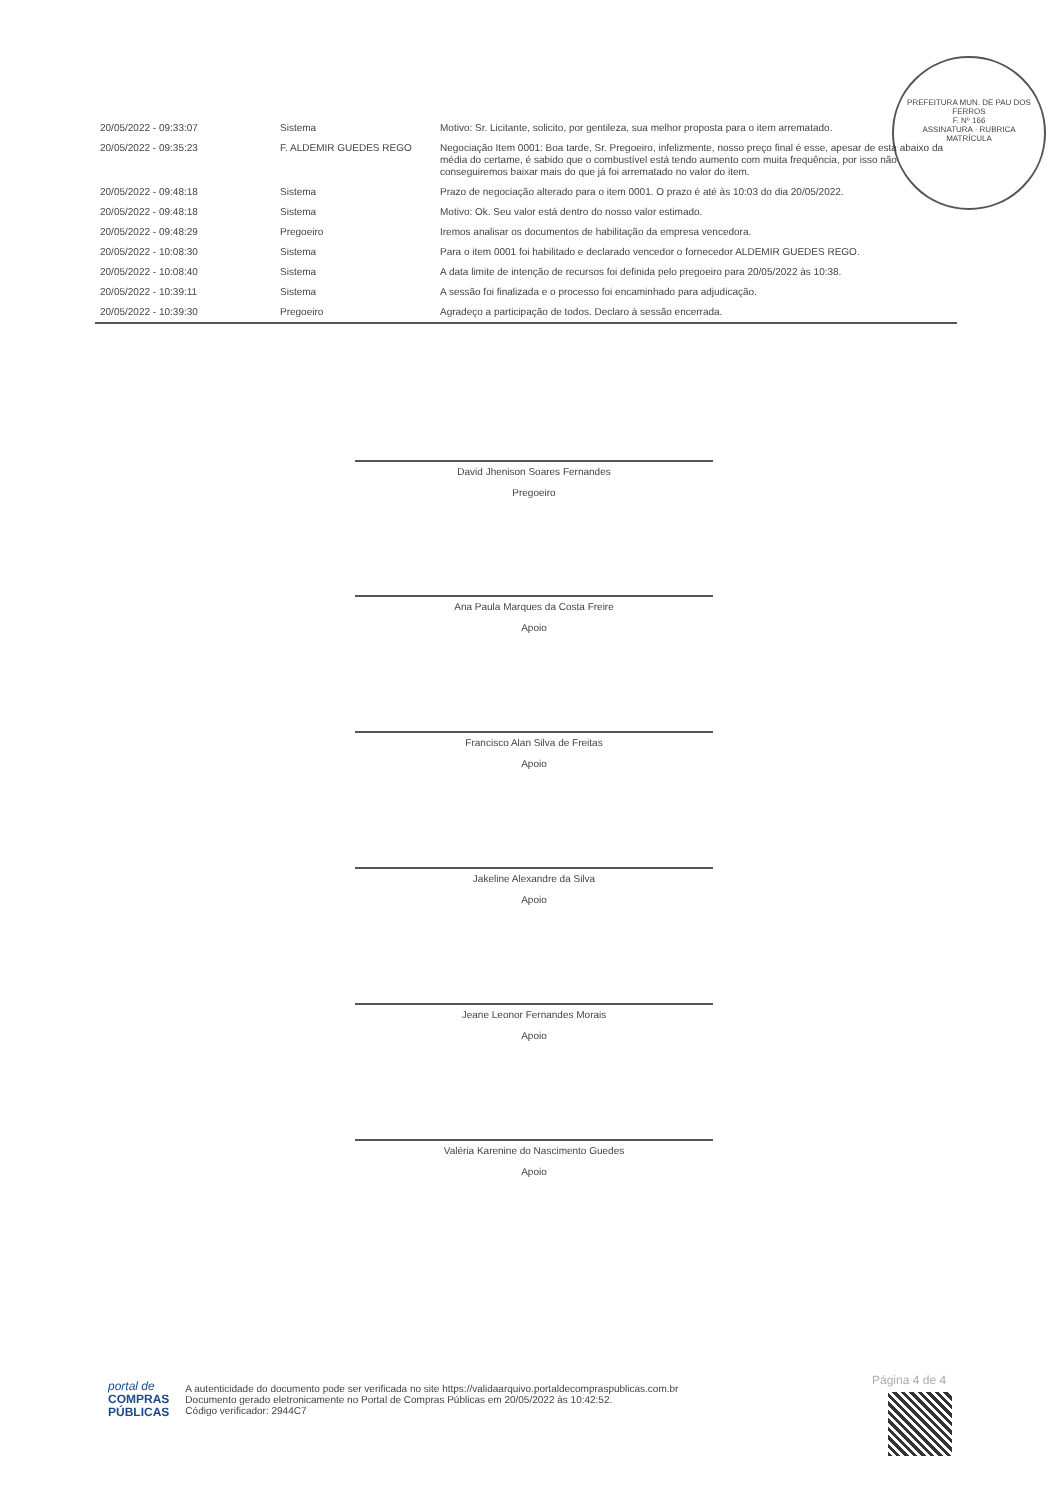PREFEITURA MUN. DE PAU DOS FERROS
F. Nº 166
ASSINATURA · RUBRICA
MATRÍCULA
| 20/05/2022 - 09:33:07 | Sistema | Motivo: Sr. Licitante, solicito, por gentileza, sua melhor proposta para o item arrematado. |
| 20/05/2022 - 09:35:23 | F. ALDEMIR GUEDES REGO | Negociação Item 0001: Boa tarde, Sr. Pregoeiro, infelizmente, nosso preço final é esse, apesar de está abaixo da média do certame, é sabido que o combustível está tendo aumento com muita frequência, por isso não conseguiremos baixar mais do que já foi arrematado no valor do item. |
| 20/05/2022 - 09:48:18 | Sistema | Prazo de negociação alterado para o item 0001. O prazo é até às 10:03 do dia 20/05/2022. |
| 20/05/2022 - 09:48:18 | Sistema | Motivo: Ok. Seu valor está dentro do nosso valor estimado. |
| 20/05/2022 - 09:48:29 | Pregoeiro | Iremos analisar os documentos de habilitação da empresa vencedora. |
| 20/05/2022 - 10:08:30 | Sistema | Para o item 0001 foi habilitado e declarado vencedor o fornecedor ALDEMIR GUEDES REGO. |
| 20/05/2022 - 10:08:40 | Sistema | A data limite de intenção de recursos foi definida pelo pregoeiro para 20/05/2022 às 10:38. |
| 20/05/2022 - 10:39:11 | Sistema | A sessão foi finalizada e o processo foi encaminhado para adjudicação. |
| 20/05/2022 - 10:39:30 | Pregoeiro | Agradeço a participação de todos. Declaro à sessão encerrada. |
David Jhenison Soares Fernandes
Pregoeiro
Ana Paula Marques da Costa Freire
Apoio
Francisco Alan Silva de Freitas
Apoio
Jakeline Alexandre da Silva
Apoio
Jeane Leonor Fernandes Morais
Apoio
Valéria Karenine do Nascimento Guedes
Apoio
Página 4 de 4
portal de
COMPRAS
PÚBLICAS
A autenticidade do documento pode ser verificada no site https://validaarquivo.portaldecompraspublicas.com.br
Documento gerado eletronicamente no Portal de Compras Públicas em 20/05/2022 às 10:42:52.
Código verificador: 2944C7